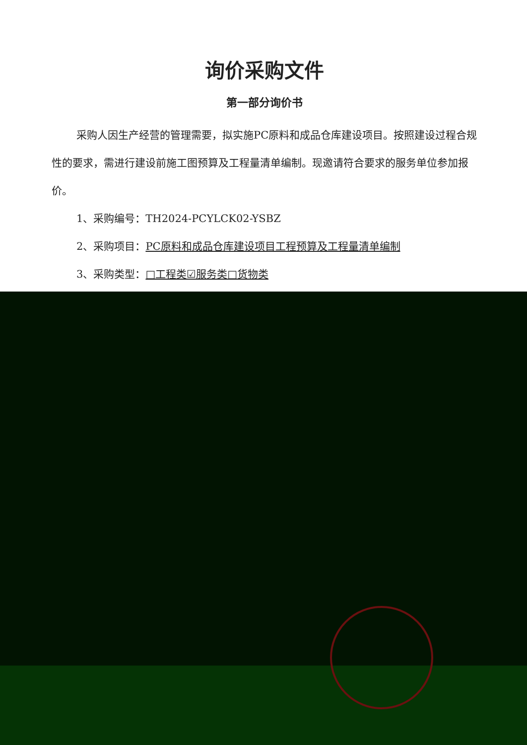询价采购文件
第一部分询价书
采购人因生产经营的管理需要，拟实施PC原料和成品仓库建设项目。按照建设过程合规性的要求，需进行建设前施工图预算及工程量清单编制。现邀请符合要求的服务单位参加报价。
1、采购编号：TH2024-PCYLCK02-YSBZ
2、采购项目：PC原料和成品仓库建设项目工程预算及工程量清单编制
3、采购类型：□工程类☑服务类□货物类